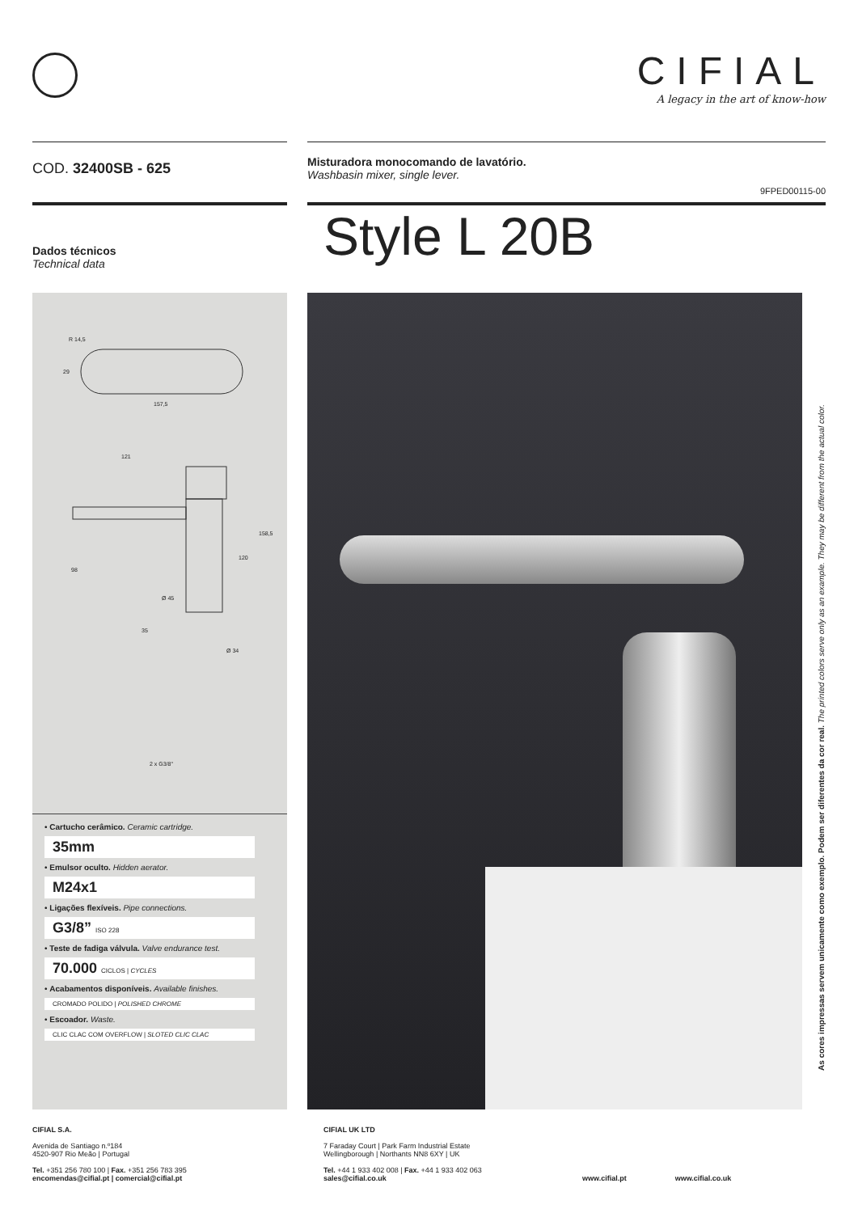CIFIAL
A legacy in the art of know-how
COD. 32400SB - 625
Misturadora monocomando de lavatório.
Washbasin mixer, single lever.
9FPED00115-00
Dados técnicos
Technical data
Style L 20B
R 14,5
29
157,5
121
158,5
120
98
Ø 45
35
Ø 34
2 x G3/8"
• Cartucho cerâmico. Ceramic cartridge.
35mm
• Emulsor oculto. Hidden aerator.
M24x1
• Ligações flexíveis. Pipe connections.
G3/8” ISO 228
• Teste de fadiga válvula. Valve endurance test.
70.000 CICLOS | CYCLES
• Acabamentos disponíveis. Available finishes.
CROMADO POLIDO | POLISHED CHROME
• Escoador. Waste.
CLIC CLAC COM OVERFLOW | SLOTED CLIC CLAC
As cores impressas servem unicamente como exemplo. Podem ser diferentes da cor real. The printed colors serve only as an example. They may be different from the actual color.
CIFIAL S.A.
Avenida de Santiago n.º184
4520-907 Rio Meão | Portugal
Tel. +351 256 780 100 | Fax. +351 256 783 395
encomendas@cifial.pt | comercial@cifial.pt
CIFIAL UK LTD
7 Faraday Court | Park Farm Industrial Estate
Wellingborough | Northants NN8 6XY | UK
Tel. +44 1 933 402 008 | Fax. +44 1 933 402 063
sales@cifial.co.uk
www.cifial.pt www.cifial.co.uk